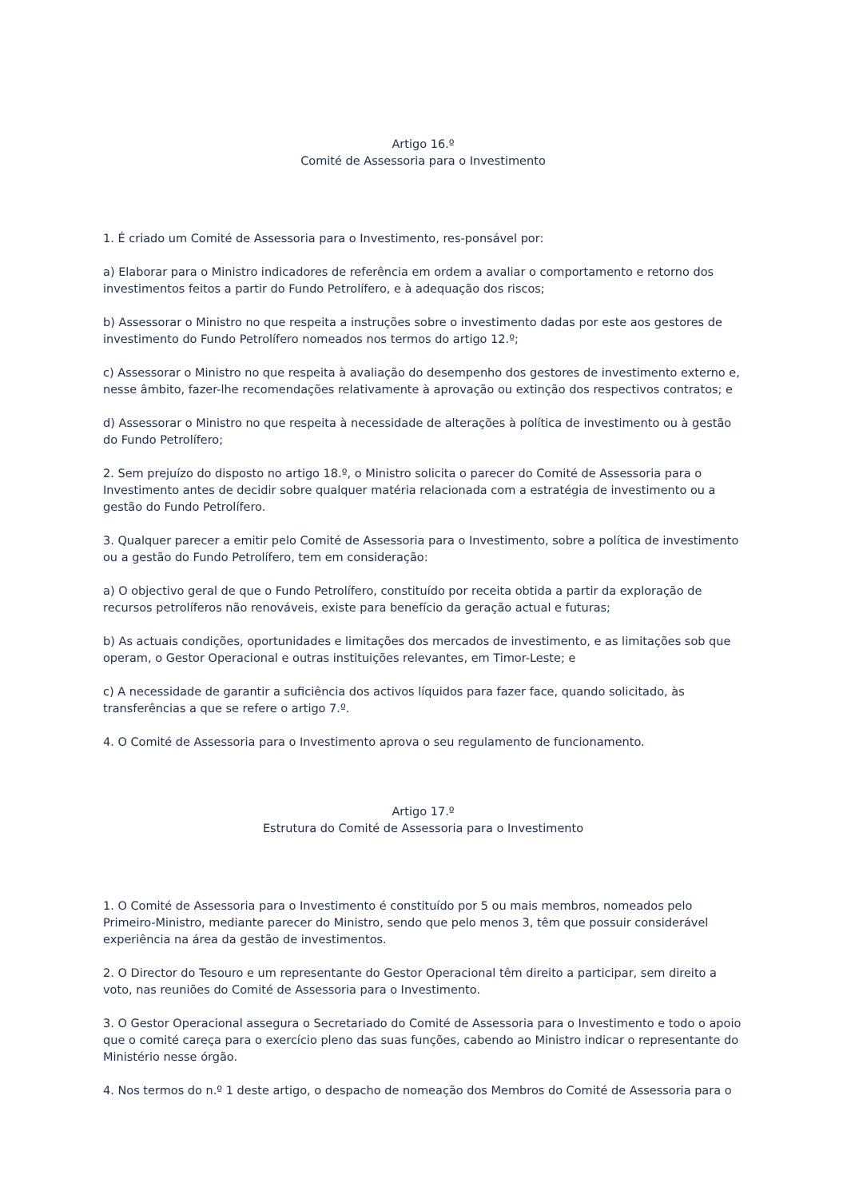Artigo 16.º
Comité de Assessoria para o Investimento
1. É criado um Comité de Assessoria para o Investimento, res-ponsável por:
a) Elaborar para o Ministro indicadores de referência em ordem a avaliar o comportamento e retorno dos investimentos feitos a partir do Fundo Petrolífero, e à adequação dos riscos;
b) Assessorar o Ministro no que respeita a instruções sobre o investimento dadas por este aos gestores de investimento do Fundo Petrolífero nomeados nos termos do artigo 12.º;
c) Assessorar o Ministro no que respeita à avaliação do desempenho dos gestores de investimento externo e, nesse âmbito, fazer-lhe recomendações relativamente à aprovação ou extinção dos respectivos contratos; e
d) Assessorar o Ministro no que respeita à necessidade de alterações à política de investimento ou à gestão do Fundo Petrolífero;
2. Sem prejuízo do disposto no artigo 18.º, o Ministro solicita o parecer do Comité de Assessoria para o Investimento antes de decidir sobre qualquer matéria relacionada com a estratégia de investimento ou a gestão do Fundo Petrolífero.
3. Qualquer parecer a emitir pelo Comité de Assessoria para o Investimento, sobre a política de investimento ou a gestão do Fundo Petrolífero, tem em consideração:
a) O objectivo geral de que o Fundo Petrolífero, constituído por receita obtida a partir da exploração de recursos petrolíferos não renováveis, existe para benefício da geração actual e futuras;
b) As actuais condições, oportunidades e limitações dos mercados de investimento, e as limitações sob que operam, o Gestor Operacional e outras instituições relevantes, em Timor-Leste; e
c) A necessidade de garantir a suficiência dos activos líquidos para fazer face, quando solicitado, às transferências a que se refere o artigo 7.º.
4. O Comité de Assessoria para o Investimento aprova o seu regulamento de funcionamento.
Artigo 17.º
Estrutura do Comité de Assessoria para o Investimento
1. O Comité de Assessoria para o Investimento é constituído por 5 ou mais membros, nomeados pelo Primeiro-Ministro, mediante parecer do Ministro, sendo que pelo menos 3, têm que possuir considerável experiência na área da gestão de investimentos.
2. O Director do Tesouro e um representante do Gestor Operacional têm direito a participar, sem direito a voto, nas reuniões do Comité de Assessoria para o Investimento.
3. O Gestor Operacional assegura o Secretariado do Comité de Assessoria para o Investimento e todo o apoio que o comité careça para o exercício pleno das suas funções, cabendo ao Ministro indicar o representante do Ministério nesse órgão.
4. Nos termos do n.º 1 deste artigo, o despacho de nomeação dos Membros do Comité de Assessoria para o